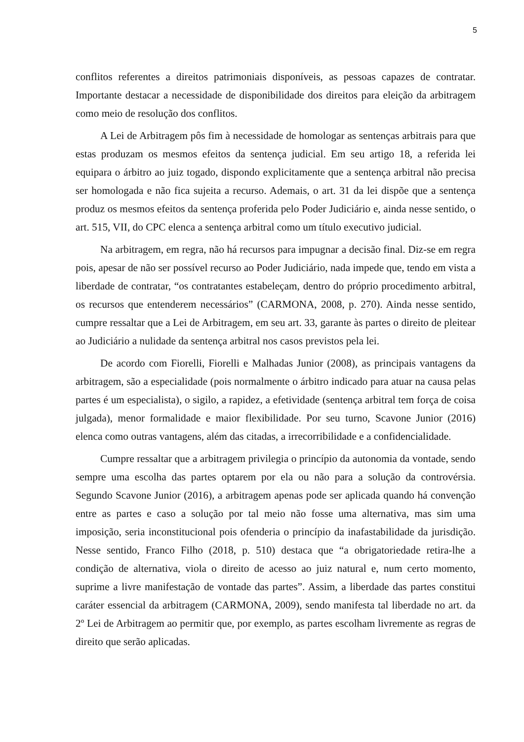5
conflitos referentes a direitos patrimoniais disponíveis, as pessoas capazes de contratar. Importante destacar a necessidade de disponibilidade dos direitos para eleição da arbitragem como meio de resolução dos conflitos.
A Lei de Arbitragem pôs fim à necessidade de homologar as sentenças arbitrais para que estas produzam os mesmos efeitos da sentença judicial. Em seu artigo 18, a referida lei equipara o árbitro ao juiz togado, dispondo explicitamente que a sentença arbitral não precisa ser homologada e não fica sujeita a recurso. Ademais, o art. 31 da lei dispõe que a sentença produz os mesmos efeitos da sentença proferida pelo Poder Judiciário e, ainda nesse sentido, o art. 515, VII, do CPC elenca a sentença arbitral como um título executivo judicial.
Na arbitragem, em regra, não há recursos para impugnar a decisão final. Diz-se em regra pois, apesar de não ser possível recurso ao Poder Judiciário, nada impede que, tendo em vista a liberdade de contratar, “os contratantes estabeleçam, dentro do próprio procedimento arbitral, os recursos que entenderem necessários” (CARMONA, 2008, p. 270). Ainda nesse sentido, cumpre ressaltar que a Lei de Arbitragem, em seu art. 33, garante às partes o direito de pleitear ao Judiciário a nulidade da sentença arbitral nos casos previstos pela lei.
De acordo com Fiorelli, Fiorelli e Malhadas Junior (2008), as principais vantagens da arbitragem, são a especialidade (pois normalmente o árbitro indicado para atuar na causa pelas partes é um especialista), o sigilo, a rapidez, a efetividade (sentença arbitral tem força de coisa julgada), menor formalidade e maior flexibilidade. Por seu turno, Scavone Junior (2016) elenca como outras vantagens, além das citadas, a irrecorribilidade e a confidencialidade.
Cumpre ressaltar que a arbitragem privilegia o princípio da autonomia da vontade, sendo sempre uma escolha das partes optarem por ela ou não para a solução da controvérsia. Segundo Scavone Junior (2016), a arbitragem apenas pode ser aplicada quando há convenção entre as partes e caso a solução por tal meio não fosse uma alternativa, mas sim uma imposição, seria inconstitucional pois ofenderia o princípio da inafastabilidade da jurisdição. Nesse sentido, Franco Filho (2018, p. 510) destaca que “a obrigatoriedade retira-lhe a condição de alternativa, viola o direito de acesso ao juiz natural e, num certo momento, suprime a livre manifestação de vontade das partes”. Assim, a liberdade das partes constitui caráter essencial da arbitragem (CARMONA, 2009), sendo manifesta tal liberdade no art. da 2º Lei de Arbitragem ao permitir que, por exemplo, as partes escolham livremente as regras de direito que serão aplicadas.